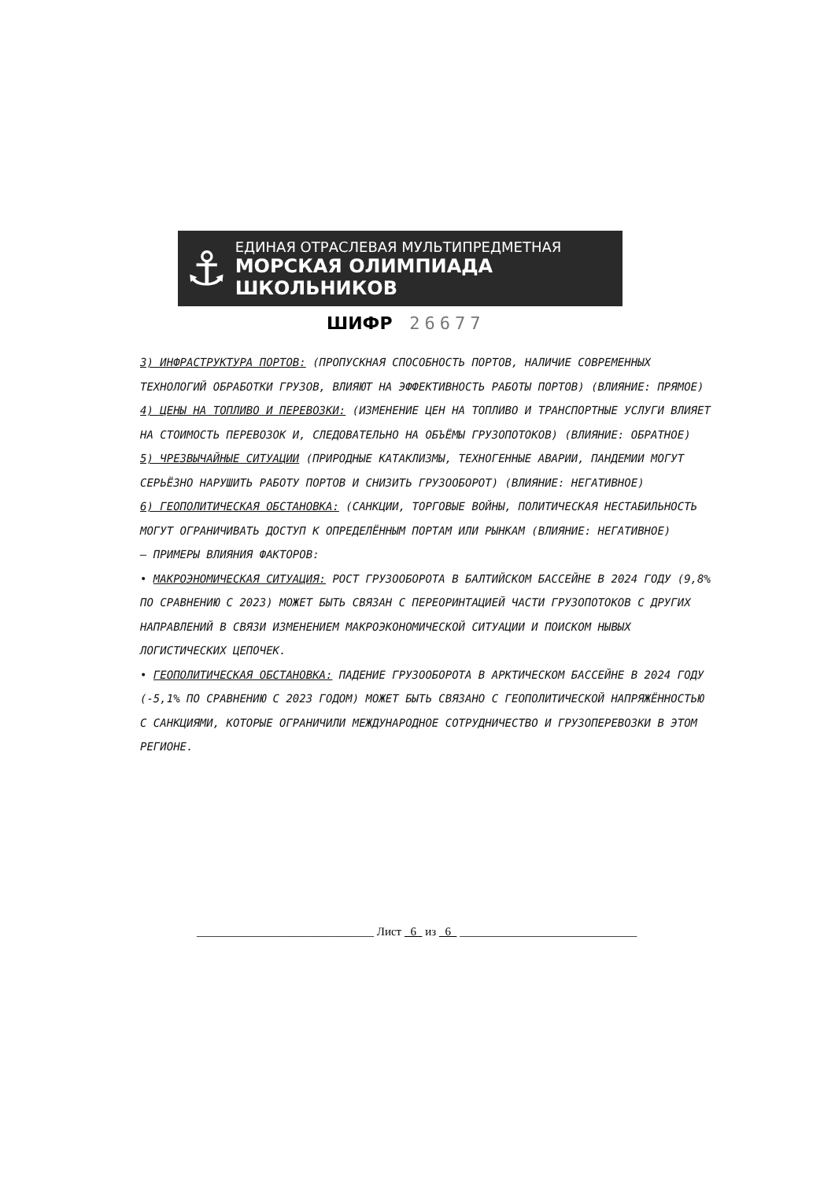⚓
ЕДИНАЯ ОТРАСЛЕВАЯ МУЛЬТИПРЕДМЕТНАЯ
МОРСКАЯ ОЛИМПИАДА ШКОЛЬНИКОВ
ШИФР 26677
3) ИНФРАСТРУКТУРА ПОРТОВ: (ПРОПУСКНАЯ СПОСОБНОСТЬ ПОРТОВ, НАЛИЧИЕ СОВРЕМЕННЫХ ТЕХНОЛОГИЙ ОБРАБОТКИ ГРУЗОВ, ВЛИЯЮТ НА ЭФФЕКТИВНОСТЬ РАБОТЫ ПОРТОВ) (ВЛИЯНИЕ: ПРЯМОЕ)
4) ЦЕНЫ НА ТОПЛИВО И ПЕРЕВОЗКИ: (ИЗМЕНЕНИЕ ЦЕН НА ТОПЛИВО И ТРАНСПОРТНЫЕ УСЛУГИ ВЛИЯЕТ НА СТОИМОСТЬ ПЕРЕВОЗОК И, СЛЕДОВАТЕЛЬНО НА ОБЪЁМЫ ГРУЗОПОТОКОВ) (ВЛИЯНИЕ: ОБРАТНОЕ)
5) ЧРЕЗВЫЧАЙНЫЕ СИТУАЦИИ (ПРИРОДНЫЕ КАТАКЛИЗМЫ, ТЕХНОГЕННЫЕ АВАРИИ, ПАНДЕМИИ МОГУТ СЕРЬЁЗНО НАРУШИТЬ РАБОТУ ПОРТОВ И СНИЗИТЬ ГРУЗООБОРОТ) (ВЛИЯНИЕ: НЕГАТИВНОЕ)
6) ГЕОПОЛИТИЧЕСКАЯ ОБСТАНОВКА: (САНКЦИИ, ТОРГОВЫЕ ВОЙНЫ, ПОЛИТИЧЕСКАЯ НЕСТАБИЛЬНОСТЬ МОГУТ ОГРАНИЧИВАТЬ ДОСТУП К ОПРЕДЕЛЁННЫМ ПОРТАМ ИЛИ РЫНКАМ (ВЛИЯНИЕ: НЕГАТИВНОЕ)
— ПРИМЕРЫ ВЛИЯНИЯ ФАКТОРОВ:
• МАКРОЭНОМИЧЕСКАЯ СИТУАЦИЯ: РОСТ ГРУЗООБОРОТА В БАЛТИЙСКОМ БАССЕЙНЕ В 2024 ГОДУ (9,8% ПО СРАВНЕНИЮ С 2023) МОЖЕТ БЫТЬ СВЯЗАН С ПЕРЕОРИНТАЦИЕЙ ЧАСТИ ГРУЗОПОТОКОВ С ДРУГИХ НАПРАВЛЕНИЙ В СВЯЗИ ИЗМЕНЕНИЕМ МАКРОЭКОНОМИЧЕСКОЙ СИТУАЦИИ И ПОИСКОМ НЫВЫХ ЛОГИСТИЧЕСКИХ ЦЕПОЧЕК.
• ГЕОПОЛИТИЧЕСКАЯ ОБСТАНОВКА: ПАДЕНИЕ ГРУЗООБОРОТА В АРКТИЧЕСКОМ БАССЕЙНЕ В 2024 ГОДУ (-5,1% ПО СРАВНЕНИЮ С 2023 ГОДОМ) МОЖЕТ БЫТЬ СВЯЗАНО С ГЕОПОЛИТИЧЕСКОЙ НАПРЯЖЁННОСТЬЮ С САНКЦИЯМИ, КОТОРЫЕ ОГРАНИЧИЛИ МЕЖДУНАРОДНОЕ СОТРУДНИЧЕСТВО И ГРУЗОПЕРЕВОЗКИ В ЭТОМ РЕГИОНЕ.
______________________________ Лист 6 из 6 ______________________________